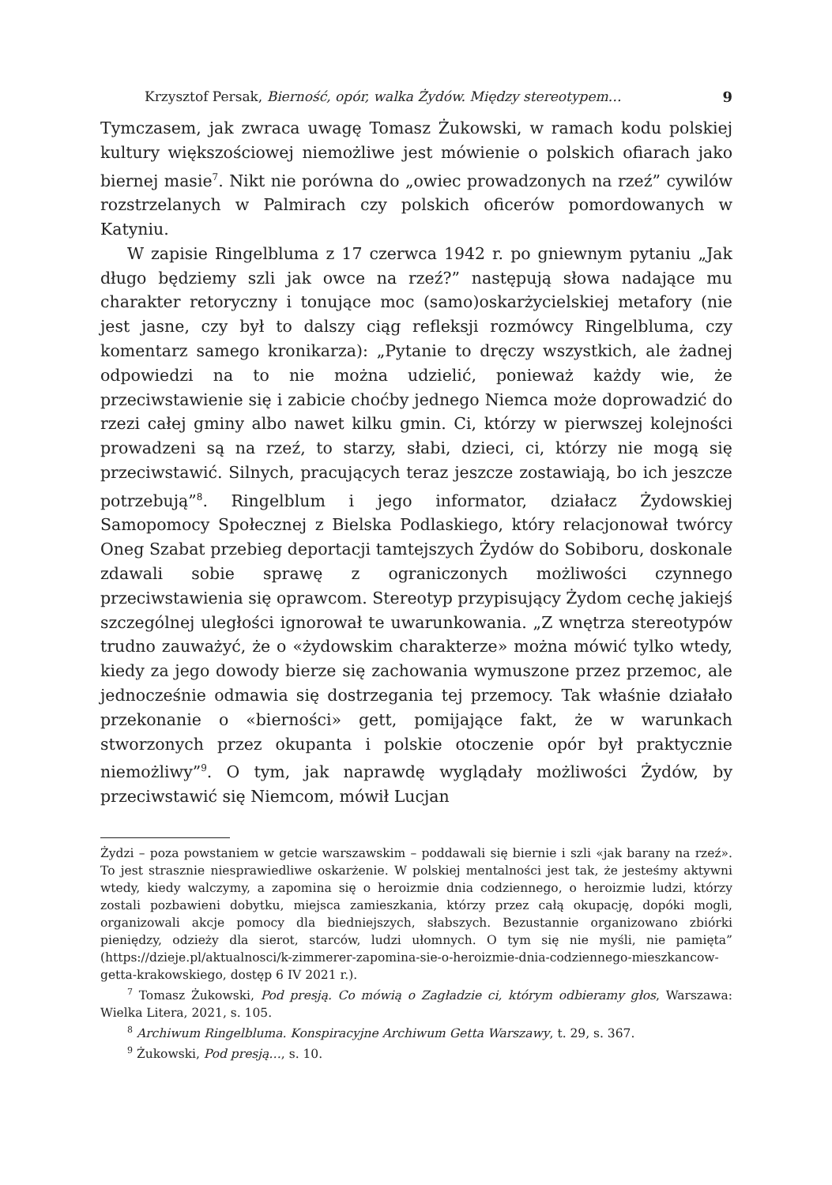Krzysztof Persak, Bierność, opór, walka Żydów. Między stereotypem… 9
Tymczasem, jak zwraca uwagę Tomasz Żukowski, w ramach kodu polskiej kultury większościowej niemożliwe jest mówienie o polskich ofiarach jako biernej masie<sup>7</sup>. Nikt nie porówna do „owiec prowadzonych na rzeź” cywilów rozstrzelanych w Palmirach czy polskich oficerów pomordowanych w Katyniu.
W zapisie Ringelbluma z 17 czerwca 1942 r. po gniewnym pytaniu „Jak długo będziemy szli jak owce na rzeź?” następują słowa nadające mu charakter retoryczny i tonujące moc (samo)oskarżycielskiej metafory (nie jest jasne, czy był to dalszy ciąg refleksji rozmówcy Ringelbluma, czy komentarz samego kronikarza): „Pytanie to dręczy wszystkich, ale żadnej odpowiedzi na to nie można udzielić, ponieważ każdy wie, że przeciwstawienie się i zabicie choćby jednego Niemca może doprowadzić do rzezi całej gminy albo nawet kilku gmin. Ci, którzy w pierwszej kolejności prowadzeni są na rzeź, to starzy, słabi, dzieci, ci, którzy nie mogą się przeciwstawić. Silnych, pracujących teraz jeszcze zostawiają, bo ich jeszcze potrzebują”<sup>8</sup>. Ringelblum i jego informator, działacz Żydowskiej Samopomocy Społecznej z Bielska Podlaskiego, który relacjonował twórcy Oneg Szabat przebieg deportacji tamtejszych Żydów do Sobiboru, doskonale zdawali sobie sprawę z ograniczonych możliwości czynnego przeciwstawienia się oprawcom. Stereotyp przypisujący Żydom cechę jakiejś szczególnej uległości ignorował te uwarunkowania. „Z wnętrza stereotypów trudno zauważyć, że o «żydowskim charakterze» można mówić tylko wtedy, kiedy za jego dowody bierze się zachowania wymuszone przez przemoc, ale jednocześnie odmawia się dostrzegania tej przemocy. Tak właśnie działało przekonanie o «bierności» gett, pomijające fakt, że w warunkach stworzonych przez okupanta i polskie otoczenie opór był praktycznie niemożliwy”<sup>9</sup>. O tym, jak naprawdę wyglądały możliwości Żydów, by przeciwstawić się Niemcom, mówił Lucjan
Żydzi – poza powstaniem w getcie warszawskim – poddawali się biernie i szli «jak barany na rzeź». To jest strasznie niesprawiedliwe oskarżenie. W polskiej mentalności jest tak, że jesteśmy aktywni wtedy, kiedy walczymy, a zapomina się o heroizmie dnia codziennego, o heroizmie ludzi, którzy zostali pozbawieni dobytku, miejsca zamieszkania, którzy przez całą okupację, dopóki mogli, organizowali akcje pomocy dla biedniejszych, słabszych. Bezustannie organizowano zbiórki pieniędzy, odzieży dla sierot, starców, ludzi ułomnych. O tym się nie myśli, nie pamięta” (https://dzieje.pl/aktualnosci/k-zimmerer-zapomina-sie-o-heroizmie-dnia-codziennego-mieszkancow-getta-krakowskiego, dostęp 6 IV 2021 r.).
<sup>7</sup> Tomasz Żukowski, Pod presją. Co mówią o Zagładzie ci, którym odbieramy głos, Warszawa: Wielka Litera, 2021, s. 105.
<sup>8</sup> Archiwum Ringelbluma. Konspiracyjne Archiwum Getta Warszawy, t. 29, s. 367.
<sup>9</sup> Żukowski, Pod presją…, s. 10.